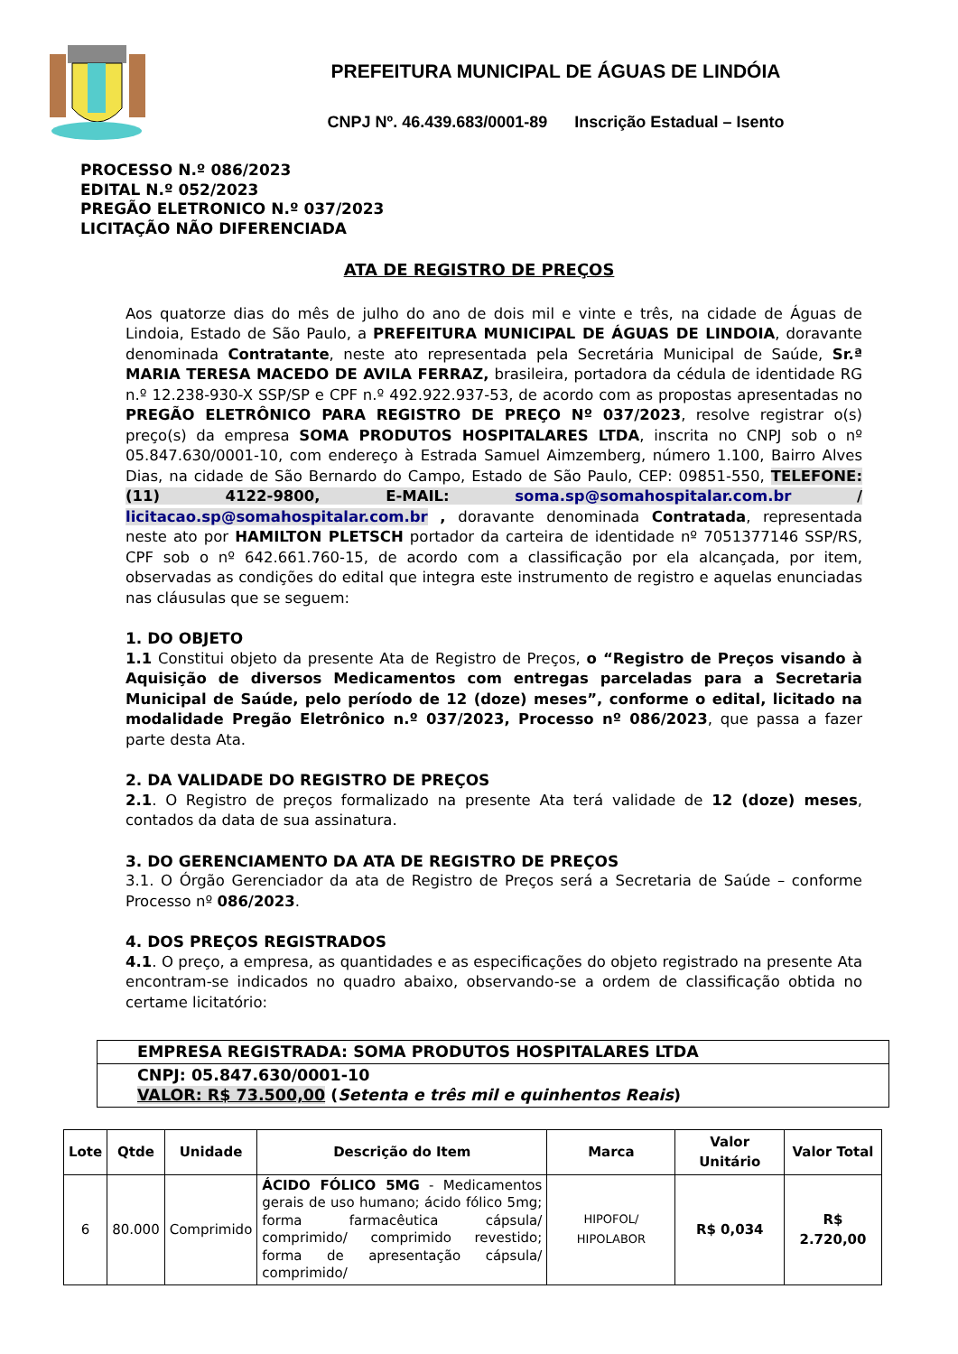PREFEITURA MUNICIPAL DE ÁGUAS DE LINDÓIA
CNPJ Nº. 46.439.683/0001-89 Inscrição Estadual – Isento
PROCESSO N.º 086/2023
EDITAL N.º 052/2023
PREGÃO ELETRONICO N.º 037/2023
LICITAÇÃO NÃO DIFERENCIADA
ATA DE REGISTRO DE PREÇOS
Aos quatorze dias do mês de julho do ano de dois mil e vinte e três, na cidade de Águas de Lindoia, Estado de São Paulo, a PREFEITURA MUNICIPAL DE ÁGUAS DE LINDOIA, doravante denominada Contratante, neste ato representada pela Secretária Municipal de Saúde, Sr.ª MARIA TERESA MACEDO DE AVILA FERRAZ, brasileira, portadora da cédula de identidade RG n.º 12.238-930-X SSP/SP e CPF n.º 492.922.937-53, de acordo com as propostas apresentadas no PREGÃO ELETRÔNICO PARA REGISTRO DE PREÇO Nº 037/2023, resolve registrar o(s) preço(s) da empresa SOMA PRODUTOS HOSPITALARES LTDA, inscrita no CNPJ sob o nº 05.847.630/0001-10, com endereço à Estrada Samuel Aimzemberg, número 1.100, Bairro Alves Dias, na cidade de São Bernardo do Campo, Estado de São Paulo, CEP: 09851-550, TELEFONE: (11) 4122-9800, E-MAIL: soma.sp@somahospitalar.com.br / licitacao.sp@somahospitalar.com.br , doravante denominada Contratada, representada neste ato por HAMILTON PLETSCH portador da carteira de identidade nº 7051377146 SSP/RS, CPF sob o nº 642.661.760-15, de acordo com a classificação por ela alcançada, por item, observadas as condições do edital que integra este instrumento de registro e aquelas enunciadas nas cláusulas que se seguem:
1. DO OBJETO
1.1 Constitui objeto da presente Ata de Registro de Preços, o “Registro de Preços visando à Aquisição de diversos Medicamentos com entregas parceladas para a Secretaria Municipal de Saúde, pelo período de 12 (doze) meses”, conforme o edital, licitado na modalidade Pregão Eletrônico n.º 037/2023, Processo nº 086/2023, que passa a fazer parte desta Ata.
2. DA VALIDADE DO REGISTRO DE PREÇOS
2.1. O Registro de preços formalizado na presente Ata terá validade de 12 (doze) meses, contados da data de sua assinatura.
3. DO GERENCIAMENTO DA ATA DE REGISTRO DE PREÇOS
3.1. O Órgão Gerenciador da ata de Registro de Preços será a Secretaria de Saúde – conforme Processo nº 086/2023.
4. DOS PREÇOS REGISTRADOS
4.1. O preço, a empresa, as quantidades e as especificações do objeto registrado na presente Ata encontram-se indicados no quadro abaixo, observando-se a ordem de classificação obtida no certame licitatório:
EMPRESA REGISTRADA: SOMA PRODUTOS HOSPITALARES LTDA
CNPJ: 05.847.630/0001-10
VALOR: R$ 73.500,00 (Setenta e três mil e quinhentos Reais)
| Lote | Qtde | Unidade | Descrição do Item | Marca | Valor Unitário | Valor Total |
| --- | --- | --- | --- | --- | --- | --- |
| 6 | 80.000 | Comprimido | ÁCIDO FÓLICO 5MG - Medicamentos gerais de uso humano; ácido fólico 5mg; forma farmacêutica cápsula/ comprimido/ comprimido revestido; forma de apresentação cápsula/ comprimido/ | HIPOFOL/ HIPOLABOR | R$ 0,034 | R$ 2.720,00 |